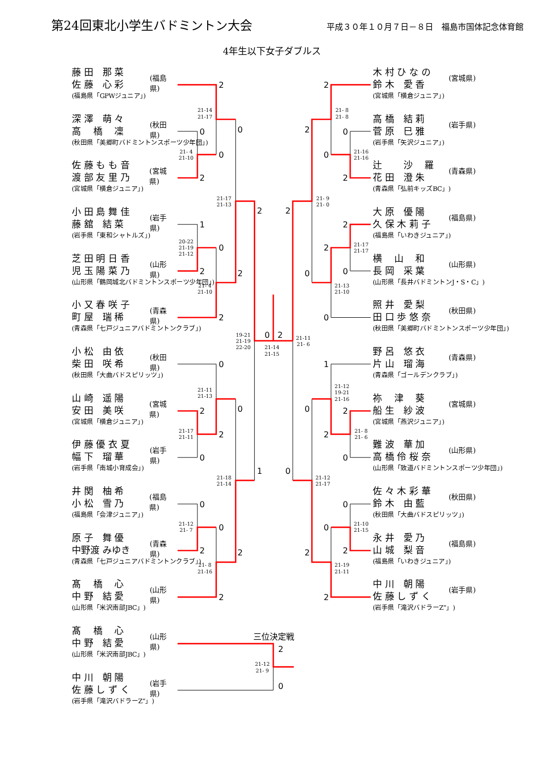第24回東北小学生バドミントン大会
平成３０年１０月７日－８日　福島市国体記念体育館
4年生以下女子ダブルス
藤 田　那 菜
佐 藤　心 彩
(福島県「GPWジュニア」)
(福島県)
深 澤　萌 々
高 　橋　 凜
(秋田県「美郷町バドミントンスポーツ少年団」)
(秋田県)
佐 藤 も も 音
渡 部 友 里 乃
(宮城県「横倉ジュニア」)
(宮城県)
小 田 島 舞 佳
藤 舘　結 菜
(岩手県「東和シャトルズ」)
(岩手県)
芝 田 明 日 香
児 玉 陽 菜 乃
(山形県「鶴岡城北バドミントンスポーツ少年団」)
(山形県)
小 又 春 咲 子
町 屋　瑞 稀
(青森県「七戸ジュニアバドミントンクラブ」)
(青森県)
小 松　由 依
柴 田　咲 希
(秋田県「大曲バドスピリッツ」)
(秋田県)
山 崎　遥 陽
安 田　美 咲
(宮城県「横倉ジュニア」)
(宮城県)
伊 藤 優 衣 夏
幅 下　瑠 華
(岩手県「南城小育成会」)
(岩手県)
井 関　柚 希
小 松　雪 乃
(福島県「会津ジュニア」)
(福島県)
原 子　舞 優
中野渡 みゆき
(青森県「七戸ジュニアバドミントンクラブ」)
(青森県)
髙 　橋　 心
中 野　結 愛
(山形県「米沢南部JBC」)
(山形県)
髙 　橋　 心
中 野　結 愛
(山形県「米沢南部JBC」)
(山形県)
中 川　朝 陽
佐 藤 し ず く
(岩手県「滝沢バドラーZ”」)
(岩手県)
2
0
0
2
1
0
2
2
0
2
2
0
2
2
0
0
0
2
2
0
2
1
0
2
2
0
0
2
2
2
0
0
2
0
2
1
2
2
0
0
0
2
2
0
2
0
2
0
三位決定戦
21-14
21-17
21- 4
21-10
20-22
21-19
21-12
21- 4
21-10
21-17
21-13
21-11
21-13
21-17
21-11
21-12
21- 7
21- 8
21-16
21-18
21-14
19-21
21-19
22-20
21-14
21-15
21- 8
21- 8
21-16
21-16
21-17
21-17
21-13
21-10
21- 9
21- 0
21-12
19-21
21-16
21- 8
21- 6
21-10
21-15
21-19
21-11
21-12
21-17
21-11
21- 6
21-12
21- 9
木 村 ひ な の
鈴 木　愛 香
(宮城県「横倉ジュニア」)
(宮城県)
高 橋　結 莉
菅 原　巳 雅
(岩手県「矢沢ジュニア」)
(岩手県)
辻 　　沙　 羅
花 田　澄 朱
(青森県「弘前キッズBC」)
(青森県)
大 原　優 陽
久 保 木 莉 子
(福島県「いわきジュニア」)
(福島県)
横 　山　 和
長 岡　采 葉
(山形県「長井バドミントンJ・S・C」)
(山形県)
照 井　愛 梨
田 口 歩 悠 奈
(秋田県「美郷町バドミントンスポーツ少年団」)
(秋田県)
野 呂　悠 衣
片 山　瑠 海
(青森県「ゴールデンクラブ」)
(青森県)
祢 　津　 葵
船 生　紗 波
(宮城県「燕沢ジュニア」)
(宮城県)
難 波　華 加
高 橋 伶 桜 奈
(山形県「致道バドミントンスポーツ少年団」)
(山形県)
佐 々 木 彩 華
鈴 木　由 藍
(秋田県「大曲バドスピリッツ」)
(秋田県)
永 井　愛 乃
山 城　梨 音
(福島県「いわきジュニア」)
(福島県)
中 川　朝 陽
佐 藤 し ず く
(岩手県「滝沢バドラーZ”」)
(岩手県)